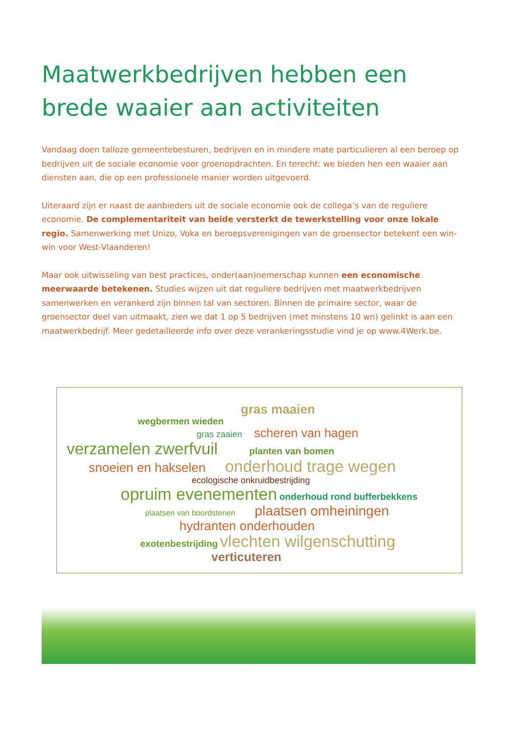Maatwerkbedrijven hebben een brede waaier aan activiteiten
Vandaag doen talloze gemeentebesturen, bedrijven en in mindere mate particulieren al een beroep op bedrijven uit de sociale economie voor groenopdrachten. En terecht: we bieden hen een waaier aan diensten aan, die op een professionele manier worden uitgevoerd.
Uiteraard zijn er naast de aanbieders uit de sociale economie ook de collega’s van de reguliere economie. De complementariteit van beide versterkt de tewerkstelling voor onze lokale regio. Samenwerking met Unizo, Voka en beroepsverenigingen van de groensector betekent een win-win voor West-Vlaanderen!
Maar ook uitwisseling van best practices, onder(aan)nemerschap kunnen een economische meerwaarde betekenen. Studies wijzen uit dat reguliere bedrijven met maatwerkbedrijven samenwerken en verankerd zijn binnen tal van sectoren. Binnen de primaire sector, waar de groensector deel van uitmaakt, zien we dat 1 op 5 bedrijven (met minstens 10 wn) gelinkt is aan een maatwerkbedrijf. Meer gedetailleerde info over deze verankeringsstudie vind je op www.4Werk.be.
gras maaien
wegbermen wieden
gras zaaien scheren van hagen
verzamelen zwerfvuil planten van bomen
snoeien en hakselen onderhoud trage wegen
ecologische onkruidbestrijding
opruim evenementen onderhoud rond bufferbekkens
plaatsen van boordstenen plaatsen omheiningen
hydranten onderhouden
exotenbestrijding vlechten wilgenschutting
verticuteren